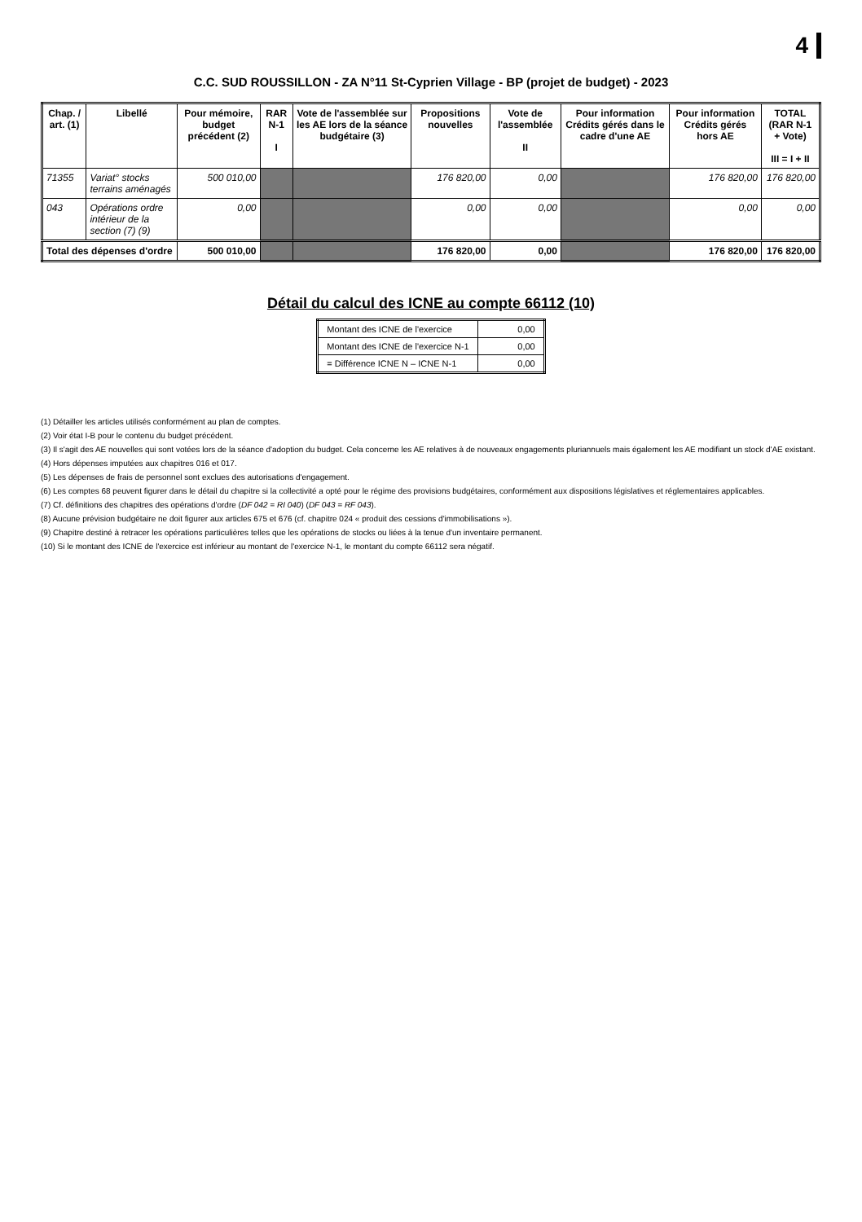4
C.C. SUD ROUSSILLON - ZA N°11 St-Cyprien Village - BP (projet de budget) - 2023
| Chap. / art. (1) | Libellé | Pour mémoire, budget précédent (2) | RAR N-1 I | Vote de l'assemblée sur les AE lors de la séance budgétaire (3) | Propositions nouvelles | Vote de l'assemblée II | Pour information Crédits gérés dans le cadre d'une AE | Pour information Crédits gérés hors AE | TOTAL (RAR N-1 + Vote) III = I + II |
| --- | --- | --- | --- | --- | --- | --- | --- | --- | --- |
| 71355 | Variat° stocks terrains aménagés | 500 010,00 | | | 176 820,00 | 0,00 | | 176 820,00 | 176 820,00 |
| 043 | Opérations ordre intérieur de la section (7) (9) | 0,00 | | | 0,00 | 0,00 | | 0,00 | 0,00 |
| Total des dépenses d'ordre | | 500 010,00 | | | 176 820,00 | 0,00 | | 176 820,00 | 176 820,00 |
Détail du calcul des ICNE au compte 66112 (10)
| Montant des ICNE de l'exercice | 0,00 |
| Montant des ICNE de l'exercice N-1 | 0,00 |
| = Différence ICNE N – ICNE N-1 | 0,00 |
(1) Détailler les articles utilisés conformément au plan de comptes.
(2) Voir état I-B pour le contenu du budget précédent.
(3) Il s'agit des AE nouvelles qui sont votées lors de la séance d'adoption du budget. Cela concerne les AE relatives à de nouveaux engagements pluriannuels mais également les AE modifiant un stock d'AE existant.
(4) Hors dépenses imputées aux chapitres 016 et 017.
(5) Les dépenses de frais de personnel sont exclues des autorisations d'engagement.
(6) Les comptes 68 peuvent figurer dans le détail du chapitre si la collectivité a opté pour le régime des provisions budgétaires, conformément aux dispositions législatives et réglementaires applicables.
(7) Cf. définitions des chapitres des opérations d'ordre (DF 042 = RI 040) (DF 043 = RF 043).
(8) Aucune prévision budgétaire ne doit figurer aux articles 675 et 676 (cf. chapitre 024 « produit des cessions d'immobilisations »).
(9) Chapitre destiné à retracer les opérations particulières telles que les opérations de stocks ou liées à la tenue d'un inventaire permanent.
(10) Si le montant des ICNE de l'exercice est inférieur au montant de l'exercice N-1, le montant du compte 66112 sera négatif.